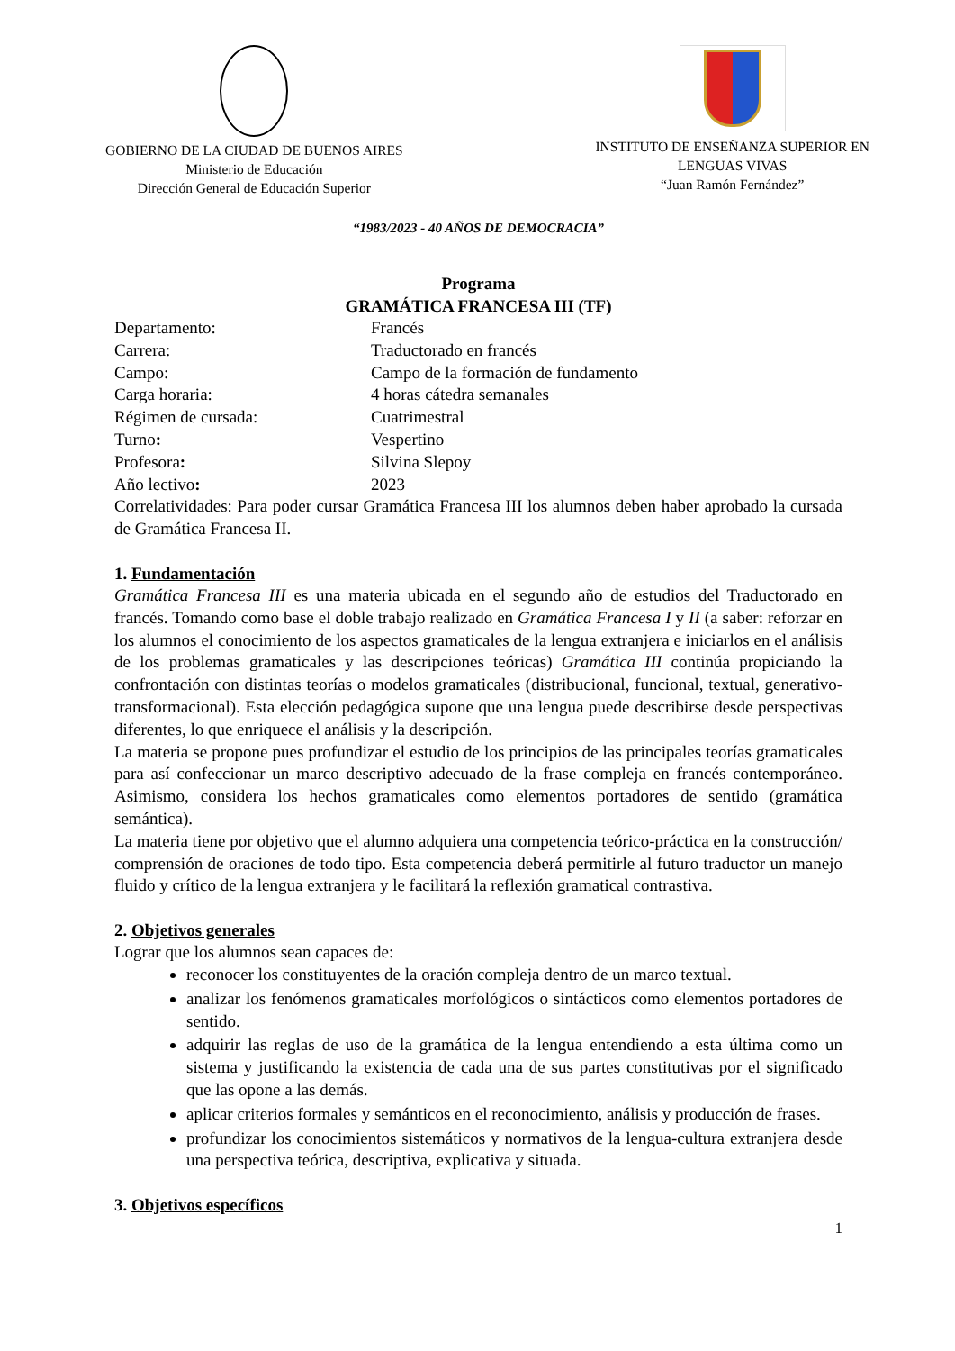GOBIERNO DE LA CIUDAD DE BUENOS AIRES
Ministerio de Educación
Dirección General de Educación Superior
INSTITUTO DE ENSEÑANZA SUPERIOR EN
LENGUAS VIVAS
“Juan Ramón Fernández”
“1983/2023 - 40 AÑOS DE DEMOCRACIA”
Programa
GRAMÁTICA FRANCESA III (TF)
Departamento: Francés
Carrera: Traductorado en francés
Campo: Campo de la formación de fundamento
Carga horaria: 4 horas cátedra semanales
Régimen de cursada: Cuatrimestral
Turno: Vespertino
Profesora: Silvina Slepoy
Año lectivo: 2023
Correlatividades: Para poder cursar Gramática Francesa III los alumnos deben haber aprobado la cursada de Gramática Francesa II.
1. Fundamentación
Gramática Francesa III es una materia ubicada en el segundo año de estudios del Traductorado en francés. Tomando como base el doble trabajo realizado en Gramática Francesa I y II (a saber: reforzar en los alumnos el conocimiento de los aspectos gramaticales de la lengua extranjera e iniciarlos en el análisis de los problemas gramaticales y las descripciones teóricas) Gramática III continúa propiciando la confrontación con distintas teorías o modelos gramaticales (distribucional, funcional, textual, generativo-transformacional). Esta elección pedagógica supone que una lengua puede describirse desde perspectivas diferentes, lo que enriquece el análisis y la descripción.
La materia se propone pues profundizar el estudio de los principios de las principales teorías gramaticales para así confeccionar un marco descriptivo adecuado de la frase compleja en francés contemporáneo. Asimismo, considera los hechos gramaticales como elementos portadores de sentido (gramática semántica).
La materia tiene por objetivo que el alumno adquiera una competencia teórico-práctica en la construcción/ comprensión de oraciones de todo tipo. Esta competencia deberá permitirle al futuro traductor un manejo fluido y crítico de la lengua extranjera y le facilitará la reflexión gramatical contrastiva.
2. Objetivos generales
Lograr que los alumnos sean capaces de:
reconocer los constituyentes de la oración compleja dentro de un marco textual.
analizar los fenómenos gramaticales morfológicos o sintácticos como elementos portadores de sentido.
adquirir las reglas de uso de la gramática de la lengua entendiendo a esta última como un sistema y justificando la existencia de cada una de sus partes constitutivas por el significado que las opone a las demás.
aplicar criterios formales y semánticos en el reconocimiento, análisis y producción de frases.
profundizar los conocimientos sistemáticos y normativos de la lengua-cultura extranjera desde una perspectiva teórica, descriptiva, explicativa y situada.
3. Objetivos específicos
1